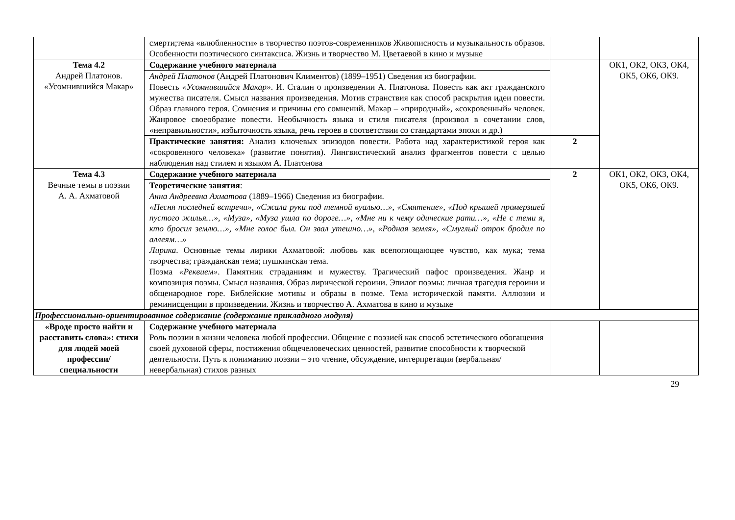| | смерти;тема «влюбленности» в творчество поэтов-современников Живописность и музыкальность образов. Особенности поэтического синтаксиса. Жизнь и творчество М. Цветаевой в кино и музыке | | |
| Тема 4.2 Андрей Платонов. «Усомнившийся Макар» | Содержание учебного материала | | ОК1, ОК2, ОК3, ОК4, ОК5, ОК6, ОК9. |
| | Андрей Платонов (Андрей Платонович Климентов) (1899–1951) Сведения из биографии. Повесть «Усомнившийся Макар» . И. Сталин о произведении А. Платонова. Повесть как акт гражданского мужества писателя. Смысл названия произведения. Мотив странствия как способ раскрытия идеи повести. Образ главного героя. Сомнения и причины его сомнений. Макар – «природный», «сокровенный» человек. Жанровое своеобразие повести. Необычность языка и стиля писателя (произвол в сочетании слов, «неправильности», избыточность языка, речь героев в соответствии со стандартами эпохи и др.) | | |
| | Практические занятия: Анализ ключевых эпизодов повести. Работа над характеристикой героя как «сокровенного человека» (развитие понятия). Лингвистический анализ фрагментов повести с целью наблюдения над стилем и языком А. Платонова | 2 | |
| Тема 4.3 Вечные темы в поэзии А. А. Ахматовой | Содержание учебного материала | 2 | ОК1, ОК2, ОК3, ОК4, ОК5, ОК6, ОК9. |
| | Теоретические занятия : Анна Андреевна Ахматова (1889–1966) Сведения из биографии. «Песня последней встречи», «Сжала руки под темной вуалью…», «Смятение», «Под крышей промерзшей пустого жилья…», «Муза», «Муза ушла по дороге…», «Мне ни к чему одические рати…», «Не с теми я, кто бросил землю…», «Мне голос был. Он звал утешно…», «Родная земля», «Смуглый отрок бродил по аллеям…» Лирика . Основные темы лирики Ахматовой: любовь как всепоглощающее чувство, как мука; тема творчества; гражданская тема; пушкинская тема. Поэма «Реквием» . Памятник страданиям и мужеству. Трагический пафос произведения. Жанр и композиция поэмы. Смысл названия. Образ лирической героини. Эпилог поэмы: личная трагедия героини и общенародное горе. Библейские мотивы и образы в поэме. Тема исторической памяти. Аллюзии и реминисценции в произведении. Жизнь и творчество А. Ахматова в кино и музыке | | |
| Профессионально-ориентированное содержание (содержание прикладного модуля) | | | |
| «Вроде просто найти и расставить слова»: стихи для людей моей профессии/ специальности | Содержание учебного материала Роль поэзии в жизни человека любой профессии. Общение с поэзией как способ эстетического обогащения своей духовной сферы, постижения общечеловеческих ценностей, развитие способности к творческой деятельности. Путь к пониманию поэзии – это чтение, обсуждение, интерпретация (вербальная/невербальная) стихов разных | | |
29